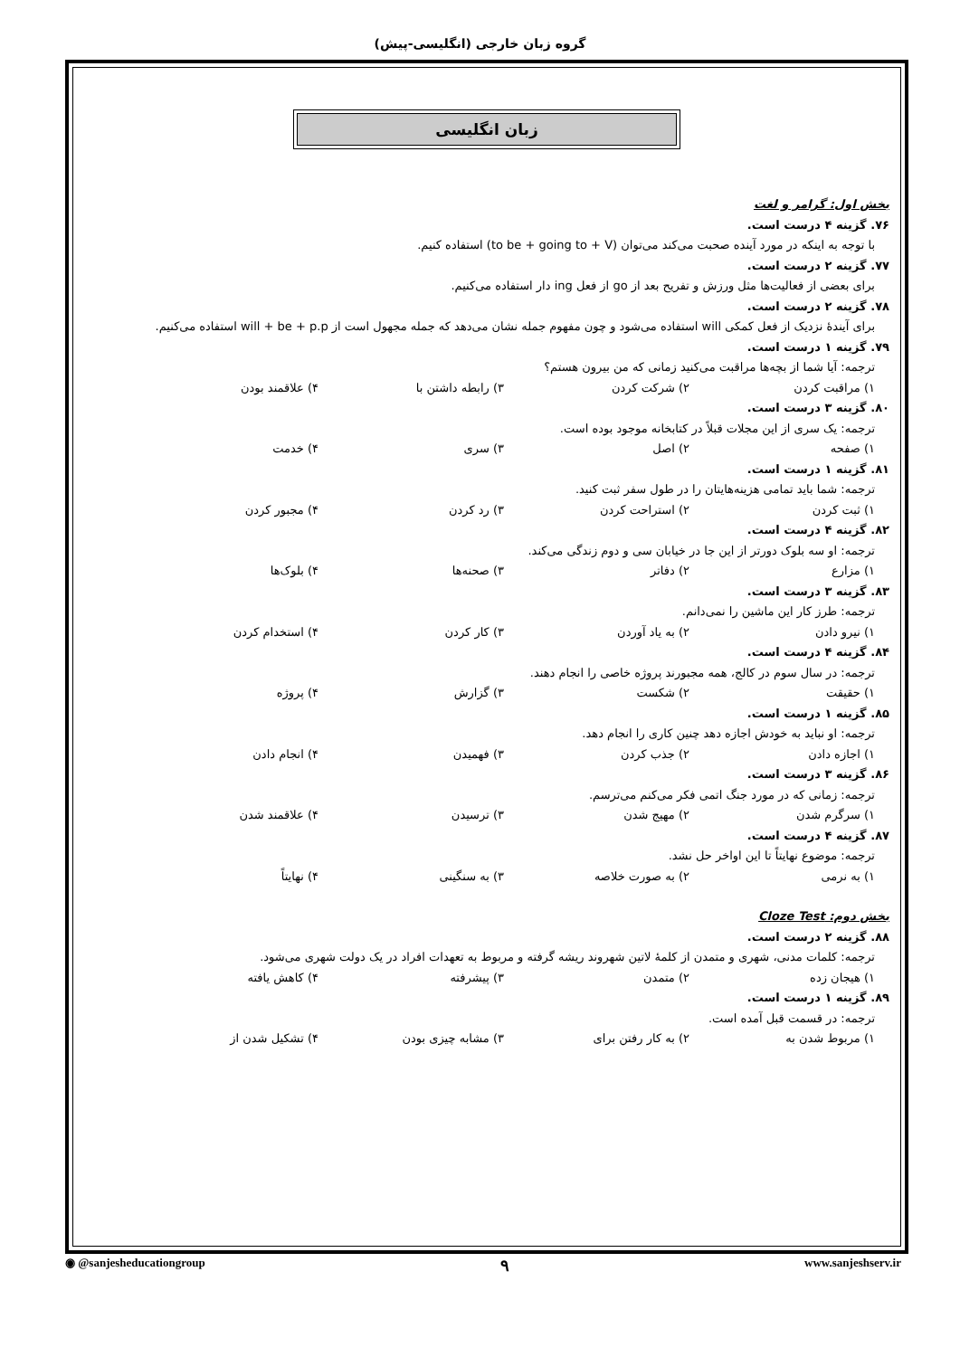گروه زبان خارجی (انگلیسی-پیش)
زبان انگلیسی
بخش اول: گرامر و لغت
۷۶. گزینه ۴ درست است.
با توجه به اینکه در مورد آینده صحبت می‌کند می‌توان (to be + going to + V) استفاده کنیم.
۷۷. گزینه ۲ درست است.
برای بعضی از فعالیت‌ها مثل ورزش و تفریح بعد از go از فعل ing دار استفاده می‌کنیم.
۷۸. گزینه ۲ درست است.
برای آیندهٔ نزدیک از فعل کمکی will استفاده می‌شود و چون مفهوم جمله نشان می‌دهد که جمله مجهول است از will + be + p.p استفاده می‌کنیم.
۷۹. گزینه ۱ درست است.
ترجمه: آیا شما از بچه‌ها مراقبت می‌کنید زمانی که من بیرون هستم؟
۱) مراقبت کردن ۲) شرکت کردن ۳) رابطه داشتن با ۴) علاقمند بودن
۸۰. گزینه ۳ درست است.
ترجمه: یک سری از این مجلات قبلاً در کتابخانه موجود بوده است.
۱) صفحه ۲) اصل ۳) سری ۴) خدمت
۸۱. گزینه ۱ درست است.
ترجمه: شما باید تمامی هزینه‌هایتان را در طول سفر ثبت کنید.
۱) ثبت کردن ۲) استراحت کردن ۳) رد کردن ۴) مجبور کردن
۸۲. گزینه ۴ درست است.
ترجمه: او سه بلوک دورتر از این جا در خیابان سی و دوم زندگی می‌کند.
۱) مزارع ۲) دفاتر ۳) صحنه‌ها ۴) بلوک‌ها
۸۳. گزینه ۳ درست است.
ترجمه: طرز کار این ماشین را نمی‌دانم.
۱) نیرو دادن ۲) به یاد آوردن ۳) کار کردن ۴) استخدام کردن
۸۴. گزینه ۴ درست است.
ترجمه: در سال سوم در کالج، همه مجبورند پروژه خاصی را انجام دهند.
۱) حقیقت ۲) شکست ۳) گزارش ۴) پروژه
۸۵. گزینه ۱ درست است.
ترجمه: او نباید به خودش اجازه دهد چنین کاری را انجام دهد.
۱) اجازه دادن ۲) جذب کردن ۳) فهمیدن ۴) انجام دادن
۸۶. گزینه ۳ درست است.
ترجمه: زمانی که در مورد جنگ اتمی فکر می‌کنم می‌ترسم.
۱) سرگرم شدن ۲) مهیج شدن ۳) ترسیدن ۴) علاقمند شدن
۸۷. گزینه ۴ درست است.
ترجمه: موضوع نهایتاً تا این اواخر حل نشد.
۱) به نرمی ۲) به صورت خلاصه ۳) به سنگینی ۴) نهایتاً
بخش دوم: Cloze Test
۸۸. گزینه ۲ درست است.
ترجمه: کلمات مدنی، شهری و متمدن از کلمهٔ لاتین شهروند ریشه گرفته و مربوط به تعهدات افراد در یک دولت شهری می‌شود.
۱) هیجان زده ۲) متمدن ۳) پیشرفته ۴) کاهش یافته
۸۹. گزینه ۱ درست است.
ترجمه: در قسمت قبل آمده است.
۱) مربوط شدن به ۲) به کار رفتن برای ۳) مشابه چیزی بودن ۴) تشکیل شدن از
◉ @sanjesheducationgroup ۹ www.sanjeshserv.ir